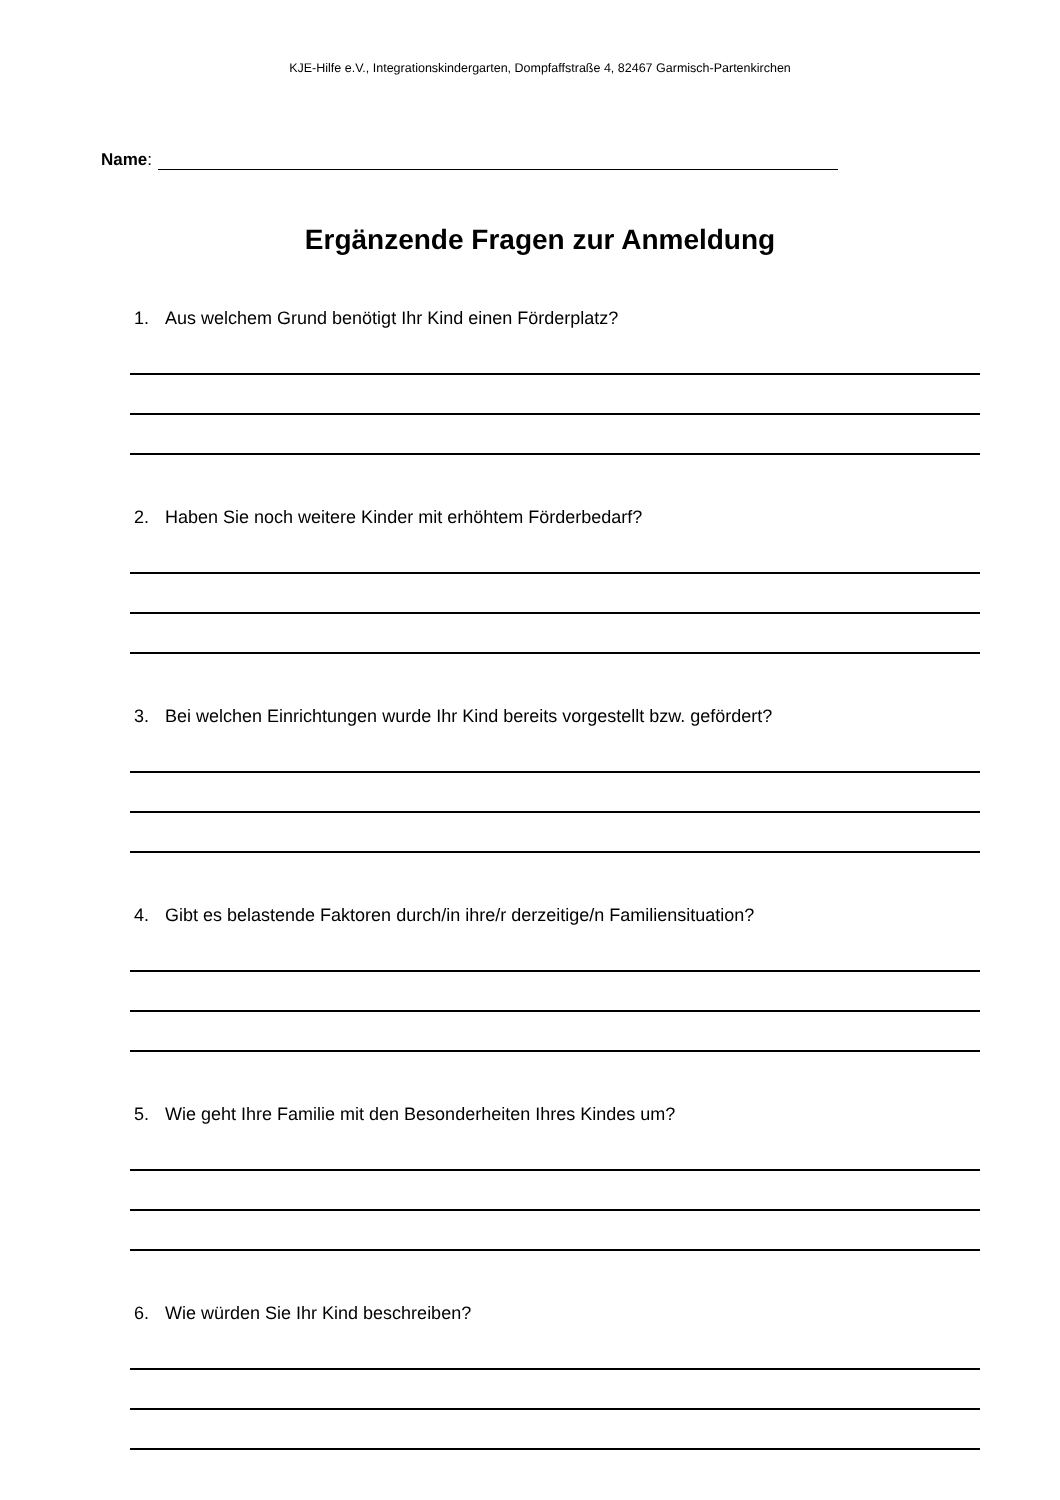KJE-Hilfe e.V., Integrationskindergarten, Dompfaffstraße 4, 82467 Garmisch-Partenkirchen
Name:
Ergänzende Fragen zur Anmeldung
1. Aus welchem Grund benötigt Ihr Kind einen Förderplatz?
2. Haben Sie noch weitere Kinder mit erhöhtem Förderbedarf?
3. Bei welchen Einrichtungen wurde Ihr Kind bereits vorgestellt bzw. gefördert?
4. Gibt es belastende Faktoren durch/in ihre/r derzeitige/n Familiensituation?
5. Wie geht Ihre Familie mit den Besonderheiten Ihres Kindes um?
6. Wie würden Sie Ihr Kind beschreiben?